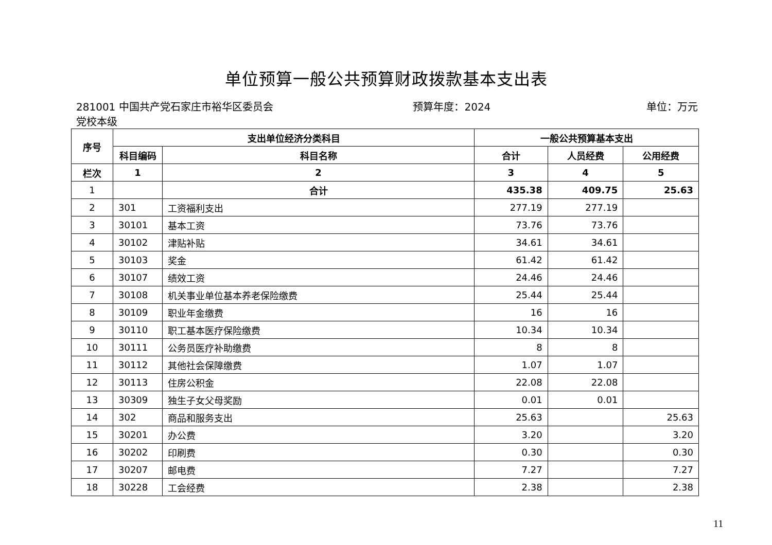单位预算一般公共预算财政拨款基本支出表
281001 中国共产党石家庄市裕华区委员会党校本级
预算年度：2024 单位：万元
| 序号 | 支出单位经济分类科目 | | 一般公共预算基本支出 | | |
| --- | --- | --- | --- | --- | --- |
| | 科目编码 | 科目名称 | 合计 | 人员经费 | 公用经费 |
| 栏次 | 1 | 2 | 3 | 4 | 5 |
| 1 | | 合计 | 435.38 | 409.75 | 25.63 |
| 2 | 301 | 工资福利支出 | 277.19 | 277.19 | |
| 3 | 30101 | 基本工资 | 73.76 | 73.76 | |
| 4 | 30102 | 津贴补贴 | 34.61 | 34.61 | |
| 5 | 30103 | 奖金 | 61.42 | 61.42 | |
| 6 | 30107 | 绩效工资 | 24.46 | 24.46 | |
| 7 | 30108 | 机关事业单位基本养老保险缴费 | 25.44 | 25.44 | |
| 8 | 30109 | 职业年金缴费 | 16 | 16 | |
| 9 | 30110 | 职工基本医疗保险缴费 | 10.34 | 10.34 | |
| 10 | 30111 | 公务员医疗补助缴费 | 8 | 8 | |
| 11 | 30112 | 其他社会保障缴费 | 1.07 | 1.07 | |
| 12 | 30113 | 住房公积金 | 22.08 | 22.08 | |
| 13 | 30309 | 独生子女父母奖励 | 0.01 | 0.01 | |
| 14 | 302 | 商品和服务支出 | 25.63 | | 25.63 |
| 15 | 30201 | 办公费 | 3.20 | | 3.20 |
| 16 | 30202 | 印刷费 | 0.30 | | 0.30 |
| 17 | 30207 | 邮电费 | 7.27 | | 7.27 |
| 18 | 30228 | 工会经费 | 2.38 | | 2.38 |
11